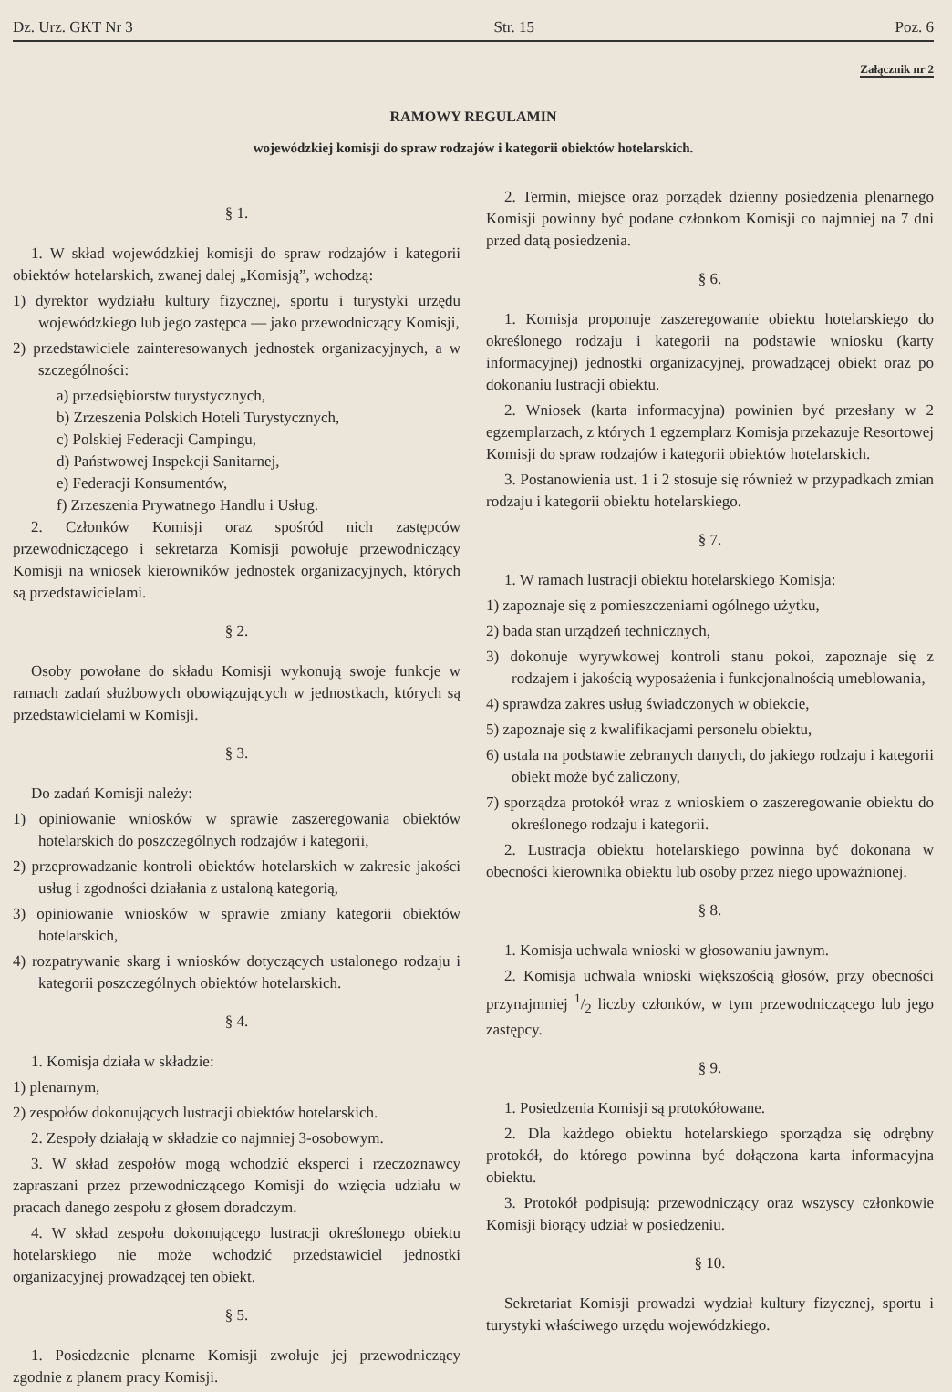Dz. Urz. GKT Nr 3 Str. 15 Poz. 6
Załącznik nr 2
RAMOWY REGULAMIN
wojewódzkiej komisji do spraw rodzajów i kategorii obiektów hotelarskich.
§ 1.
1. W skład wojewódzkiej komisji do spraw rodzajów i kategorii obiektów hotelarskich, zwanej dalej „Komisją”, wchodzą:
1) dyrektor wydziału kultury fizycznej, sportu i turystyki urzędu wojewódzkiego lub jego zastępca — jako przewodniczący Komisji,
2) przedstawiciele zainteresowanych jednostek organizacyjnych, a w szczególności:
a) przedsiębiorstw turystycznych,
b) Zrzeszenia Polskich Hoteli Turystycznych,
c) Polskiej Federacji Campingu,
d) Państwowej Inspekcji Sanitarnej,
e) Federacji Konsumentów,
f) Zrzeszenia Prywatnego Handlu i Usług.
2. Członków Komisji oraz spośród nich zastępców przewodniczącego i sekretarza Komisji powołuje przewodniczący Komisji na wniosek kierowników jednostek organizacyjnych, których są przedstawicielami.
§ 2.
Osoby powołane do składu Komisji wykonują swoje funkcje w ramach zadań służbowych obowiązujących w jednostkach, których są przedstawicielami w Komisji.
§ 3.
Do zadań Komisji należy:
1) opiniowanie wniosków w sprawie zaszeregowania obiektów hotelarskich do poszczególnych rodzajów i kategorii,
2) przeprowadzanie kontroli obiektów hotelarskich w zakresie jakości usług i zgodności działania z ustaloną kategorią,
3) opiniowanie wniosków w sprawie zmiany kategorii obiektów hotelarskich,
4) rozpatrywanie skarg i wniosków dotyczących ustalonego rodzaju i kategorii poszczególnych obiektów hotelarskich.
§ 4.
1. Komisja działa w składzie:
1) plenarnym,
2) zespołów dokonujących lustracji obiektów hotelarskich.
2. Zespoły działają w składzie co najmniej 3-osobowym.
3. W skład zespołów mogą wchodzić eksperci i rzeczoznawcy zapraszani przez przewodniczącego Komisji do wzięcia udziału w pracach danego zespołu z głosem doradczym.
4. W skład zespołu dokonującego lustracji określonego obiektu hotelarskiego nie może wchodzić przedstawiciel jednostki organizacyjnej prowadzącej ten obiekt.
§ 5.
1. Posiedzenie plenarne Komisji zwołuje jej przewodniczący zgodnie z planem pracy Komisji.
2. Termin, miejsce oraz porządek dzienny posiedzenia plenarnego Komisji powinny być podane członkom Komisji co najmniej na 7 dni przed datą posiedzenia.
§ 6.
1. Komisja proponuje zaszeregowanie obiektu hotelarskiego do określonego rodzaju i kategorii na podstawie wniosku (karty informacyjnej) jednostki organizacyjnej, prowadzącej obiekt oraz po dokonaniu lustracji obiektu.
2. Wniosek (karta informacyjna) powinien być przesłany w 2 egzemplarzach, z których 1 egzemplarz Komisja przekazuje Resortowej Komisji do spraw rodzajów i kategorii obiektów hotelarskich.
3. Postanowienia ust. 1 i 2 stosuje się również w przypadkach zmian rodzaju i kategorii obiektu hotelarskiego.
§ 7.
1. W ramach lustracji obiektu hotelarskiego Komisja:
1) zapoznaje się z pomieszczeniami ogólnego użytku,
2) bada stan urządzeń technicznych,
3) dokonuje wyrywkowej kontroli stanu pokoi, zapoznaje się z rodzajem i jakością wyposażenia i funkcjonalnością umeblowania,
4) sprawdza zakres usług świadczonych w obiekcie,
5) zapoznaje się z kwalifikacjami personelu obiektu,
6) ustala na podstawie zebranych danych, do jakiego rodzaju i kategorii obiekt może być zaliczony,
7) sporządza protokół wraz z wnioskiem o zaszeregowanie obiektu do określonego rodzaju i kategorii.
2. Lustracja obiektu hotelarskiego powinna być dokonana w obecności kierownika obiektu lub osoby przez niego upoważnionej.
§ 8.
1. Komisja uchwala wnioski w głosowaniu jawnym.
2. Komisja uchwala wnioski większością głosów, przy obecności przynajmniej 1/2 liczby członków, w tym przewodniczącego lub jego zastępcy.
§ 9.
1. Posiedzenia Komisji są protokółowane.
2. Dla każdego obiektu hotelarskiego sporządza się odrębny protokół, do którego powinna być dołączona karta informacyjna obiektu.
3. Protokół podpisują: przewodniczący oraz wszyscy członkowie Komisji biorący udział w posiedzeniu.
§ 10.
Sekretariat Komisji prowadzi wydział kultury fizycznej, sportu i turystyki właściwego urzędu wojewódzkiego.